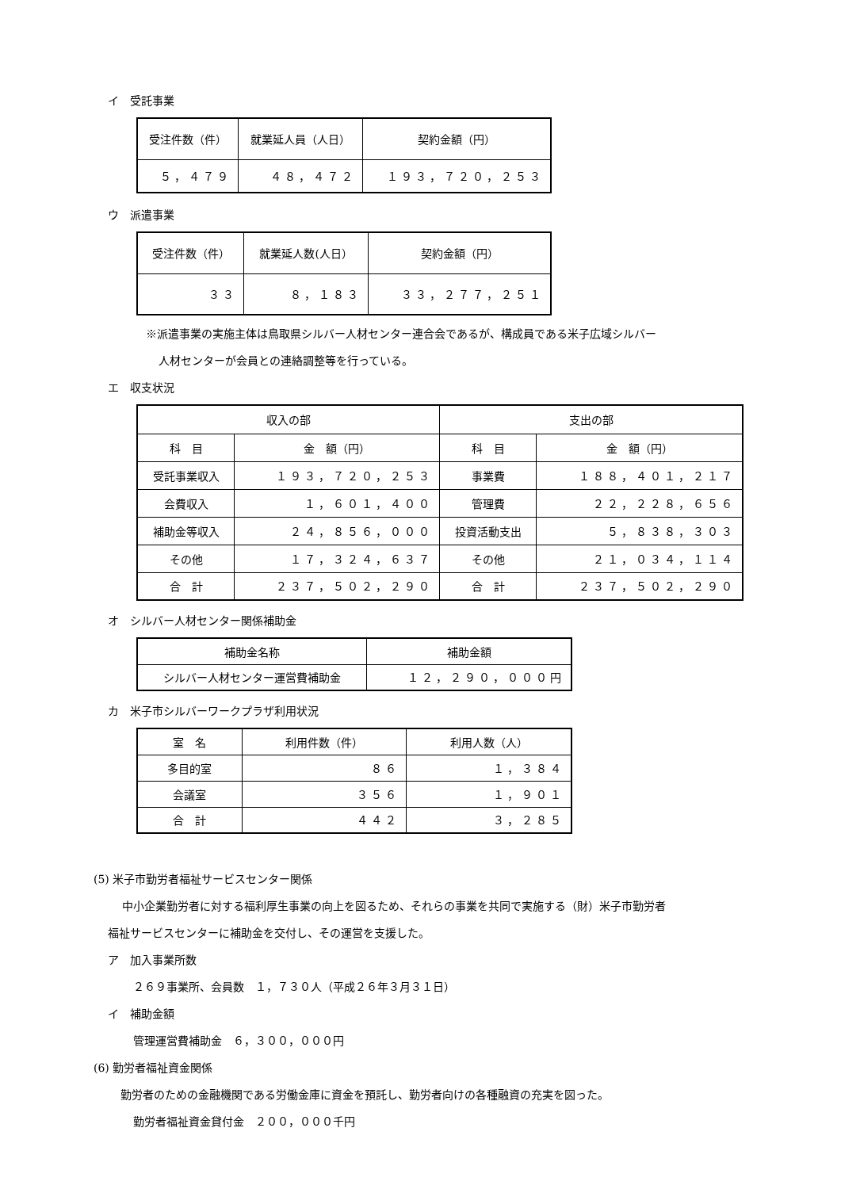イ　受託事業
| 受注件数（件） | 就業延人員（人日） | 契約金額（円） |
| --- | --- | --- |
| ５，４７９ | ４８，４７２ | １９３，７２０，２５３ |
ウ　派遣事業
| 受注件数（件） | 就業延人数(人日） | 契約金額（円） |
| --- | --- | --- |
| ３３ | ８，１８３ | ３３，２７７，２５１ |
※派遣事業の実施主体は鳥取県シルバー人材センター連合会であるが、構成員である米子広域シルバー
人材センターが会員との連絡調整等を行っている。
エ　収支状況
| 収入の部 | | 支出の部 | |
| --- | --- | --- | --- |
| 科 目 | 金 額（円） | 科 目 | 金 額（円） |
| 受託事業収入 | １９３，７２０，２５３ | 事業費 | １８８，４０１，２１７ |
| 会費収入 | １，６０１，４００ | 管理費 | ２２，２２８，６５６ |
| 補助金等収入 | ２４，８５６，０００ | 投資活動支出 | ５，８３８，３０３ |
| その他 | １７，３２４，６３７ | その他 | ２１，０３４，１１４ |
| 合 計 | ２３７，５０２，２９０ | 合 計 | ２３７，５０２，２９０ |
オ　シルバー人材センター関係補助金
| 補助金名称 | 補助金額 |
| --- | --- |
| シルバー人材センター運営費補助金 | １２，２９０，０００円 |
カ　米子市シルバーワークプラザ利用状況
| 室 名 | 利用件数（件） | 利用人数（人） |
| --- | --- | --- |
| 多目的室 | ８６ | １，３８４ |
| 会議室 | ３５６ | １，９０１ |
| 合 計 | ４４２ | ３，２８５ |
(5) 米子市勤労者福祉サービスセンター関係
中小企業勤労者に対する福利厚生事業の向上を図るため、それらの事業を共同で実施する（財）米子市勤労者
福祉サービスセンターに補助金を交付し、その運営を支援した。
ア　加入事業所数
２６９事業所、会員数　１，７３０人（平成２６年３月３１日）
イ　補助金額
管理運営費補助金　６，３００，０００円
(6) 勤労者福祉資金関係
勤労者のための金融機関である労働金庫に資金を預託し、勤労者向けの各種融資の充実を図った。
勤労者福祉資金貸付金　２００，０００千円